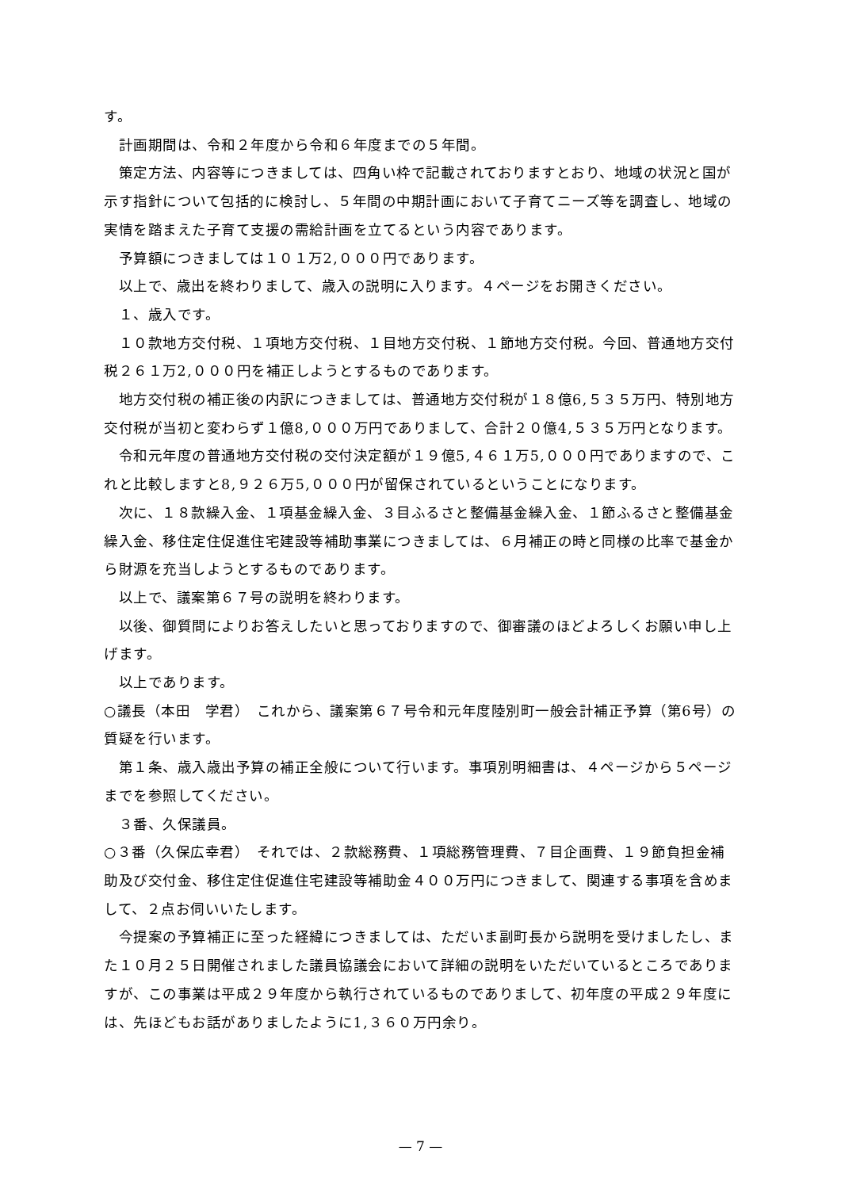す。
　計画期間は、令和２年度から令和６年度までの５年間。
　策定方法、内容等につきましては、四角い枠で記載されておりますとおり、地域の状況と国が示す指針について包括的に検討し、５年間の中期計画において子育てニーズ等を調査し、地域の実情を踏まえた子育て支援の需給計画を立てるという内容であります。
　予算額につきましては１０１万2,０００円であります。
　以上で、歳出を終わりまして、歳入の説明に入ります。４ページをお開きください。
　１、歳入です。
　１０款地方交付税、１項地方交付税、１目地方交付税、１節地方交付税。今回、普通地方交付税２６１万2,０００円を補正しようとするものであります。
　地方交付税の補正後の内訳につきましては、普通地方交付税が１８億6,５３５万円、特別地方交付税が当初と変わらず１億8,０００万円でありまして、合計２０億4,５３５万円となります。
　令和元年度の普通地方交付税の交付決定額が１９億5,４６１万5,０００円でありますので、これと比較しますと8,９２６万5,０００円が留保されているということになります。
　次に、１８款繰入金、１項基金繰入金、３目ふるさと整備基金繰入金、１節ふるさと整備基金繰入金、移住定住促進住宅建設等補助事業につきましては、６月補正の時と同様の比率で基金から財源を充当しようとするものであります。
　以上で、議案第６７号の説明を終わります。
　以後、御質問によりお答えしたいと思っておりますので、御審議のほどよろしくお願い申し上げます。
　以上であります。
○議長（本田　学君）　これから、議案第６７号令和元年度陸別町一般会計補正予算（第6号）の質疑を行います。
　第１条、歳入歳出予算の補正全般について行います。事項別明細書は、４ページから５ページまでを参照してください。
　３番、久保議員。
○３番（久保広幸君）　それでは、２款総務費、１項総務管理費、７目企画費、１９節負担金補助及び交付金、移住定住促進住宅建設等補助金４００万円につきまして、関連する事項を含めまして、２点お伺いいたします。
　今提案の予算補正に至った経緯につきましては、ただいま副町長から説明を受けましたし、また１０月２５日開催されました議員協議会において詳細の説明をいただいているところでありますが、この事業は平成２９年度から執行されているものでありまして、初年度の平成２９年度には、先ほどもお話がありましたように1,３６０万円余り。
— 7 —